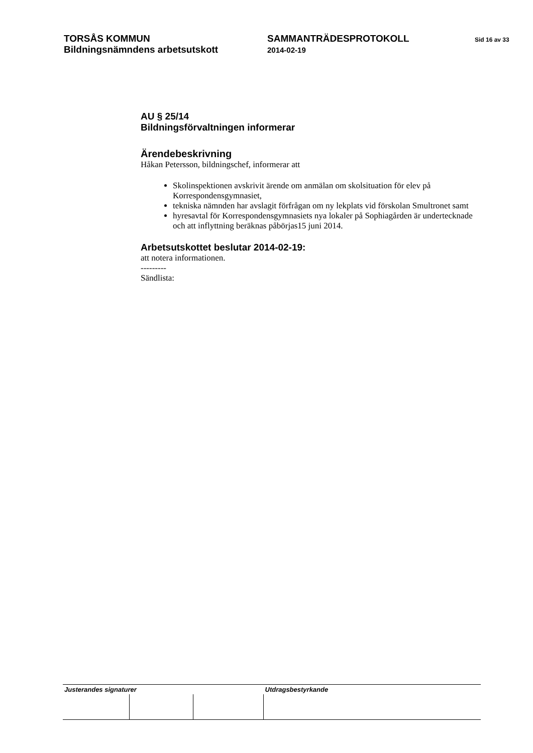TORSÅS KOMMUN
Bildningsnämndens arbetsutskott
SAMMANTRÄDESPROTOKOLL
2014-02-19
Sid 16 av 33
AU § 25/14
Bildningsförvaltningen informerar
Ärendebeskrivning
Håkan Petersson, bildningschef, informerar att
Skolinspektionen avskrivit ärende om anmälan om skolsituation för elev på Korrespondensgymnasiet,
tekniska nämnden har avslagit förfrågan om ny lekplats vid förskolan Smultronet samt
hyresavtal för Korrespondensgymnasiets nya lokaler på Sophiagården är undertecknade och att inflyttning beräknas påbörjas15 juni 2014.
Arbetsutskottet beslutar 2014-02-19:
att notera informationen.
---------
Sändlista:
| Justerandes signaturer | | | Utdragsbestyrkande |